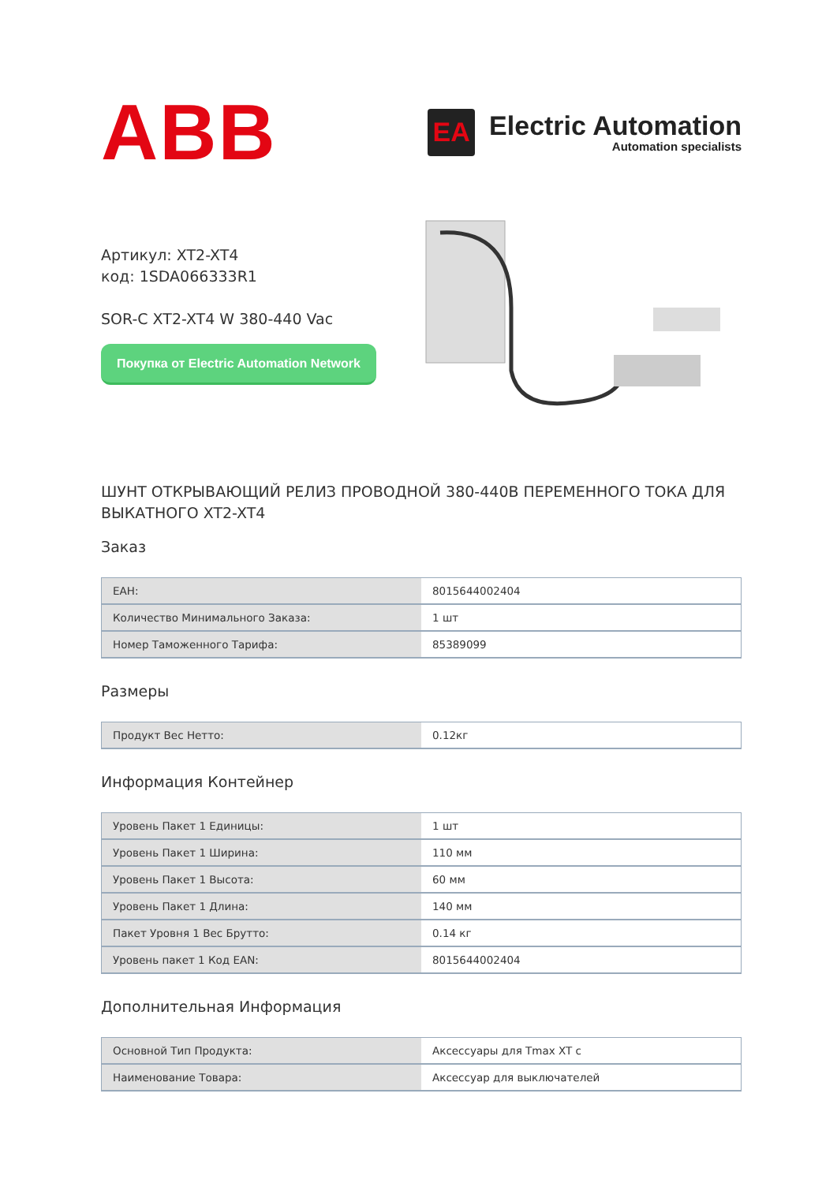ABB
EA
Electric Automation
Automation specialists
Артикул: XT2-XT4
код: 1SDA066333R1
SOR-C XT2-XT4 W 380-440 Vac
Покупка от Electric Automation Network
ШУНТ ОТКРЫВАЮЩИЙ РЕЛИЗ ПРОВОДНОЙ 380-440В ПЕРЕМЕННОГО ТОКА ДЛЯ ВЫКАТНОГО XT2-XT4
Заказ
| EAH: | 8015644002404 |
| Количество Минимального Заказа: | 1 шт |
| Номер Таможенного Тарифа: | 85389099 |
Размеры
| Продукт Вес Нетто: | 0.12кг |
Информация Контейнер
| Уровень Пакет 1 Единицы: | 1 шт |
| Уровень Пакет 1 Ширина: | 110 мм |
| Уровень Пакет 1 Высота: | 60 мм |
| Уровень Пакет 1 Длина: | 140 мм |
| Пакет Уровня 1 Вес Брутто: | 0.14 кг |
| Уровень пакет 1 Код EAN: | 8015644002404 |
Дополнительная Информация
| Основной Тип Продукта: | Аксессуары для Tmax XT с |
| Наименование Товара: | Аксессуар для выключателей |